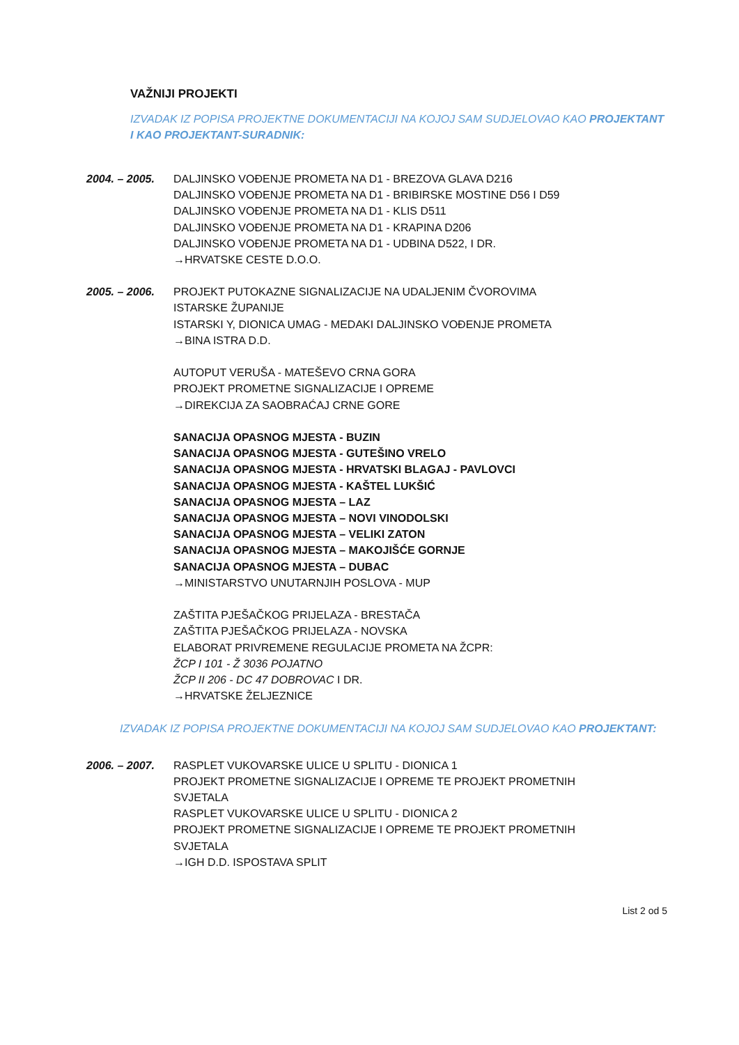VAŽNIJI PROJEKTI
IZVADAK IZ POPISA PROJEKTNE DOKUMENTACIJI NA KOJOJ SAM SUDJELOVAO KAO PROJEKTANT I KAO PROJEKTANT-SURADNIK:
2004. – 2005. DALJINSKO VOĐENJE PROMETA NA D1 - BREZOVA GLAVA D216
DALJINSKO VOĐENJE PROMETA NA D1 - BRIBIRSKE MOSTINE D56 I D59
DALJINSKO VOĐENJE PROMETA NA D1 - KLIS D511
DALJINSKO VOĐENJE PROMETA NA D1 - KRAPINA D206
DALJINSKO VOĐENJE PROMETA NA D1 - UDBINA D522, I DR.
→HRVATSKE CESTE D.O.O.
2005. – 2006. PROJEKT PUTOKAZNE SIGNALIZACIJE NA UDALJENIM ČVOROVIMA
ISTARSKE ŽUPANIJE
ISTARSKI Y, DIONICA UMAG - MEDAKI DALJINSKO VOĐENJE PROMETA
→BINA ISTRA D.D.
AUTOPUT VERUŠA - MATEŠEVO CRNA GORA
PROJEKT PROMETNE SIGNALIZACIJE I OPREME
→DIREKCIJA ZA SAOBRAĆAJ CRNE GORE
SANACIJA OPASNOG MJESTA - BUZIN
SANACIJA OPASNOG MJESTA - GUTEŠINO VRELO
SANACIJA OPASNOG MJESTA - HRVATSKI BLAGAJ - PAVLOVCI
SANACIJA OPASNOG MJESTA - KAŠTEL LUKŠIĆ
SANACIJA OPASNOG MJESTA – LAZ
SANACIJA OPASNOG MJESTA – NOVI VINODOLSKI
SANACIJA OPASNOG MJESTA – VELIKI ZATON
SANACIJA OPASNOG MJESTA – MAKOJIŠĆE GORNJE
SANACIJA OPASNOG MJESTA – DUBAC
→MINISTARSTVO UNUTARNJIH POSLOVA - MUP
ZAŠTITA PJEŠAČKOG PRIJELAZA - BRESTAČA
ZAŠTITA PJEŠAČKOG PRIJELAZA - NOVSKA
ELABORAT PRIVREMENE REGULACIJE PROMETA NA ŽCPR:
ŽCP I 101 - Ž 3036 POJATNO
ŽCP II 206 - DC 47 DOBROVAC I DR.
→HRVATSKE ŽELJEZNICE
IZVADAK IZ POPISA PROJEKTNE DOKUMENTACIJI NA KOJOJ SAM SUDJELOVAO KAO PROJEKTANT:
2006. – 2007. RASPLET VUKOVARSKE ULICE U SPLITU - DIONICA 1
PROJEKT PROMETNE SIGNALIZACIJE I OPREME TE PROJEKT PROMETNIH
SVJETALA
RASPLET VUKOVARSKE ULICE U SPLITU - DIONICA 2
PROJEKT PROMETNE SIGNALIZACIJE I OPREME TE PROJEKT PROMETNIH
SVJETALA
→IGH D.D. ISPOSTAVA SPLIT
List 2 od 5